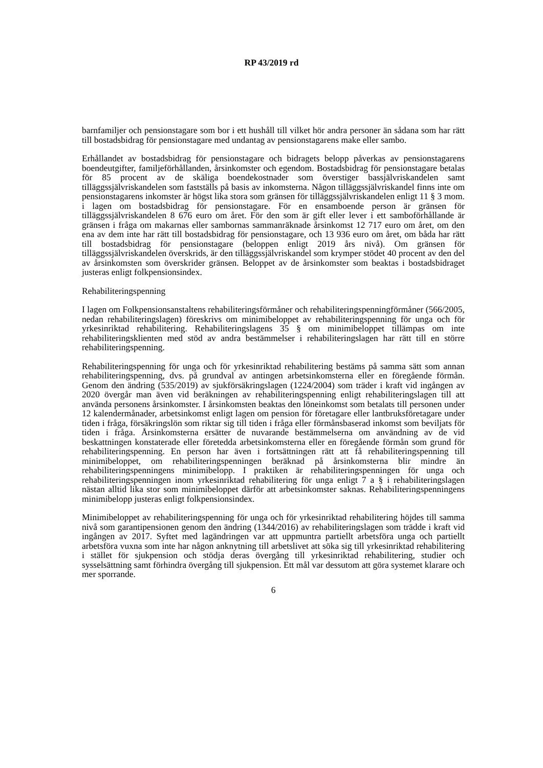RP 43/2019 rd
barnfamiljer och pensionstagare som bor i ett hushåll till vilket hör andra personer än sådana som har rätt till bostadsbidrag för pensionstagare med undantag av pensionstagarens make eller sambo.
Erhållandet av bostadsbidrag för pensionstagare och bidragets belopp påverkas av pensionstagarens boendeutgifter, familjeförhållanden, årsinkomster och egendom. Bostadsbidrag för pensionstagare betalas för 85 procent av de skäliga boendekostnader som överstiger bassjälvriskandelen samt tilläggssjälvriskandelen som fastställs på basis av inkomsterna. Någon tilläggssjälvriskandel finns inte om pensionstagarens inkomster är högst lika stora som gränsen för tilläggssjälvriskandelen enligt 11 § 3 mom. i lagen om bostadsbidrag för pensionstagare. För en ensamboende person är gränsen för tilläggssjälvriskandelen 8 676 euro om året. För den som är gift eller lever i ett samboförhållande är gränsen i fråga om makarnas eller sambornas sammanräknade årsinkomst 12 717 euro om året, om den ena av dem inte har rätt till bostadsbidrag för pensionstagare, och 13 936 euro om året, om båda har rätt till bostadsbidrag för pensionstagare (beloppen enligt 2019 års nivå). Om gränsen för tilläggssjälvriskandelen överskrids, är den tilläggssjälvriskandel som krymper stödet 40 procent av den del av årsinkomsten som överskrider gränsen. Beloppet av de årsinkomster som beaktas i bostadsbidraget justeras enligt folkpensionsindex.
Rehabiliteringspenning
I lagen om Folkpensionsanstaltens rehabiliteringsförmåner och rehabiliteringspenningförmåner (566/2005, nedan rehabiliteringslagen) föreskrivs om minimibeloppet av rehabiliteringspenning för unga och för yrkesinriktad rehabilitering. Rehabiliteringslagens 35 § om minimibeloppet tillämpas om inte rehabiliteringsklienten med stöd av andra bestämmelser i rehabiliteringslagen har rätt till en större rehabiliteringspenning.
Rehabiliteringspenning för unga och för yrkesinriktad rehabilitering bestäms på samma sätt som annan rehabiliteringspenning, dvs. på grundval av antingen arbetsinkomsterna eller en föregående förmån. Genom den ändring (535/2019) av sjukförsäkringslagen (1224/2004) som träder i kraft vid ingången av 2020 övergår man även vid beräkningen av rehabiliteringspenning enligt rehabiliteringslagen till att använda personens årsinkomster. I årsinkomsten beaktas den löneinkomst som betalats till personen under 12 kalendermånader, arbetsinkomst enligt lagen om pension för företagare eller lantbruksföretagare under tiden i fråga, försäkringslön som riktar sig till tiden i fråga eller förmånsbaserad inkomst som beviljats för tiden i fråga. Årsinkomsterna ersätter de nuvarande bestämmelserna om användning av de vid beskattningen konstaterade eller företedda arbetsinkomsterna eller en föregående förmån som grund för rehabiliteringspenning. En person har även i fortsättningen rätt att få rehabiliteringspenning till minimibeloppet, om rehabiliteringspenningen beräknad på årsinkomsterna blir mindre än rehabiliteringspenningens minimibelopp. I praktiken är rehabiliteringspenningen för unga och rehabiliteringspenningen inom yrkesinriktad rehabilitering för unga enligt 7 a § i rehabiliteringslagen nästan alltid lika stor som minimibeloppet därför att arbetsinkomster saknas. Rehabiliteringspenningens minimibelopp justeras enligt folkpensionsindex.
Minimibeloppet av rehabiliteringspenning för unga och för yrkesinriktad rehabilitering höjdes till samma nivå som garantipensionen genom den ändring (1344/2016) av rehabiliteringslagen som trädde i kraft vid ingången av 2017. Syftet med lagändringen var att uppmuntra partiellt arbetsföra unga och partiellt arbetsföra vuxna som inte har någon anknytning till arbetslivet att söka sig till yrkesinriktad rehabilitering i stället för sjukpension och stödja deras övergång till yrkesinriktad rehabilitering, studier och sysselsättning samt förhindra övergång till sjukpension. Ett mål var dessutom att göra systemet klarare och mer sporrande.
6